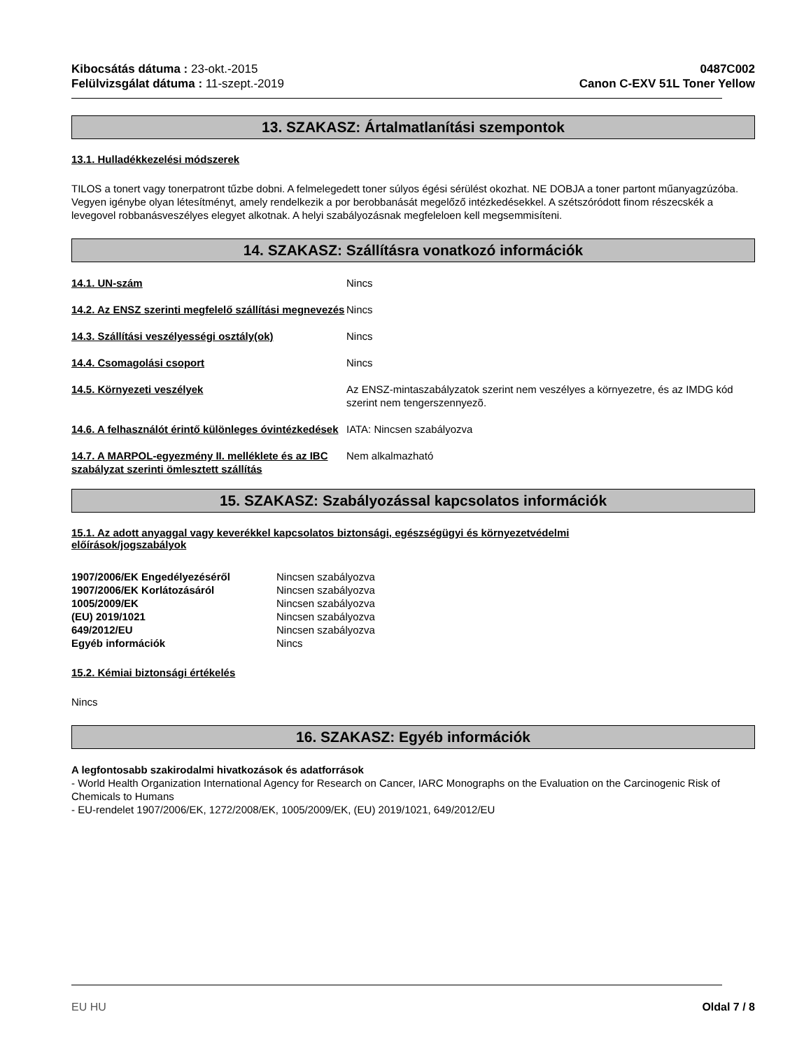Kibocsátás dátuma : 23-okt.-2015
Felülvizsgálat dátuma : 11-szept.-2019
0487C002
Canon C-EXV 51L Toner Yellow
13. SZAKASZ: Ártalmatlanítási szempontok
13.1. Hulladékkezelési módszerek
TILOS a tonert vagy tonerpatront tűzbe dobni. A felmelegedett toner súlyos égési sérülést okozhat. NE DOBJA a toner partont műanyagzúzóba. Vegyen igénybe olyan létesítményt, amely rendelkezik a por berobbanását megelőző intézkedésekkel. A szétszóródott finom részecskék a levegovel robbanásveszélyes elegyet alkotnak. A helyi szabályozásnak megfeleloen kell megsemmisíteni.
14. SZAKASZ: Szállításra vonatkozó információk
| 14.1. UN-szám | Nincs |
| 14.2. Az ENSZ szerinti megfelelő szállítási megnevezés | Nincs |
| 14.3. Szállítási veszélyességi osztály(ok) | Nincs |
| 14.4. Csomagolási csoport | Nincs |
| 14.5. Környezeti veszélyek | Az ENSZ-mintaszabályzatok szerint nem veszélyes a környezetre, és az IMDG kód szerint nem tengerszennyezõ. |
| 14.6. A felhasználót érintő különleges óvintézkedések | IATA: Nincsen szabályozva |
| 14.7. A MARPOL-egyezmény II. melléklete és az IBC szabályzat szerinti ömlesztett szállítás | Nem alkalmazható |
15. SZAKASZ: Szabályozással kapcsolatos információk
15.1. Az adott anyaggal vagy keverékkel kapcsolatos biztonsági, egészségügyi és környezetvédelmi
előírások/jogszabályok
| 1907/2006/EK Engedélyezéséről | Nincsen szabályozva |
| 1907/2006/EK Korlátozásáról | Nincsen szabályozva |
| 1005/2009/EK | Nincsen szabályozva |
| (EU) 2019/1021 | Nincsen szabályozva |
| 649/2012/EU | Nincsen szabályozva |
| Egyéb információk | Nincs |
15.2. Kémiai biztonsági értékelés
Nincs
16. SZAKASZ: Egyéb információk
A legfontosabb szakirodalmi hivatkozások és adatforrások
- World Health Organization International Agency for Research on Cancer, IARC Monographs on the Evaluation on the Carcinogenic Risk of Chemicals to Humans
- EU-rendelet 1907/2006/EK, 1272/2008/EK, 1005/2009/EK, (EU) 2019/1021, 649/2012/EU
EU HU Oldal 7 / 8